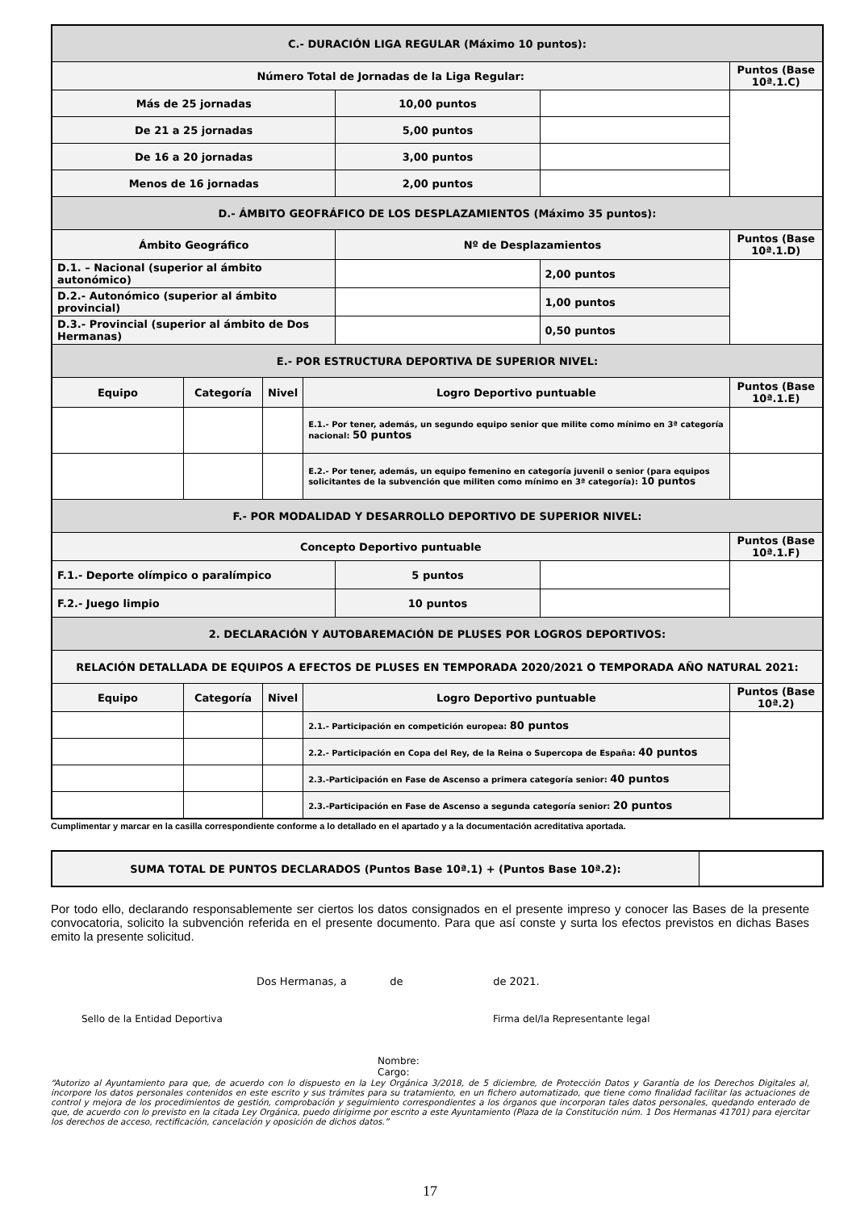| C.- DURACIÓN LIGA REGULAR (Máximo 10 puntos): | | | | | | |
| Número Total de Jornadas de la Liga Regular: | | | | | | Puntos (Base 10ª.1.C) |
| Más de 25 jornadas | | | | 10,00 puntos | | |
| De 21 a 25 jornadas | | | | 5,00 puntos | | |
| De 16 a 20 jornadas | | | | 3,00 puntos | | |
| Menos de 16 jornadas | | | | 2,00 puntos | | |
| D.- ÁMBITO GEOFRÁFICO DE LOS DESPLAZAMIENTOS (Máximo 35 puntos): | | | | | | |
| Ámbito Geográfico | | | | Nº de Desplazamientos | | Puntos (Base 10ª.1.D) |
| D.1. – Nacional (superior al ámbito autonómico) | | | | | 2,00 puntos | |
| D.2.- Autonómico (superior al ámbito provincial) | | | | | 1,00 puntos | |
| D.3.- Provincial (superior al ámbito de Dos Hermanas) | | | | | 0,50 puntos | |
| E.- POR ESTRUCTURA DEPORTIVA DE SUPERIOR NIVEL: | | | | | | |
| Equipo | Categoría | Nivel | Logro Deportivo puntuable | | | Puntos (Base 10ª.1.E) |
| | | | E.1.- Por tener, además, un segundo equipo senior que milite como mínimo en 3ª categoría nacional: 50 puntos | | | |
| | | | E.2.- Por tener, además, un equipo femenino en categoría juvenil o senior (para equipos solicitantes de la subvención que militen como mínimo en 3ª categoría): 10 puntos | | | |
| F.- POR MODALIDAD Y DESARROLLO DEPORTIVO DE SUPERIOR NIVEL: | | | | | | |
| Concepto Deportivo puntuable | | | | | | Puntos (Base 10ª.1.F) |
| F.1.- Deporte olímpico o paralímpico | | | | 5 puntos | | |
| F.2.- Juego limpio | | | | 10 puntos | | |
| 2. DECLARACIÓN Y AUTOBAREMACIÓN DE PLUSES POR LOGROS DEPORTIVOS: | | | | | | |
| RELACIÓN DETALLADA DE EQUIPOS A EFECTOS DE PLUSES EN TEMPORADA 2020/2021 O TEMPORADA AÑO NATURAL 2021: | | | | | | |
| Equipo | Categoría | Nivel | Logro Deportivo puntuable | | | Puntos (Base 10ª.2) |
| | | | 2.1.- Participación en competición europea: 80 puntos | | | |
| | | | 2.2.- Participación en Copa del Rey, de la Reina o Supercopa de España: 40 puntos | | | |
| | | | 2.3.-Participación en Fase de Ascenso a primera categoría senior: 40 puntos | | | |
| | | | 2.3.-Participación en Fase de Ascenso a segunda categoría senior: 20 puntos | | | |
Cumplimentar y marcar en la casilla correspondiente conforme a lo detallado en el apartado y a la documentación acreditativa aportada.
| SUMA TOTAL DE PUNTOS DECLARADOS (Puntos Base 10ª.1) + (Puntos Base 10ª.2): | |
Por todo ello, declarando responsablemente ser ciertos los datos consignados en el presente impreso y conocer las Bases de la presente convocatoria, solicito la subvención referida en el presente documento. Para que así conste y surta los efectos previstos en dichas Bases emito la presente solicitud.
Dos Hermanas, a de de 2021.
Sello de la Entidad Deportiva Firma del/la Representante legal
Nombre:
Cargo:
“Autorizo al Ayuntamiento para que, de acuerdo con lo dispuesto en la Ley Orgánica 3/2018, de 5 diciembre, de Protección Datos y Garantía de los Derechos Digitales al, incorpore los datos personales contenidos en este escrito y sus trámites para su tratamiento, en un fichero automatizado, que tiene como finalidad facilitar las actuaciones de control y mejora de los procedimientos de gestión, comprobación y seguimiento correspondientes a los órganos que incorporan tales datos personales, quedando enterado de que, de acuerdo con lo previsto en la citada Ley Orgánica, puedo dirigirme por escrito a este Ayuntamiento (Plaza de la Constitución núm. 1 Dos Hermanas 41701) para ejercitar los derechos de acceso, rectificación, cancelación y oposición de dichos datos.”
17